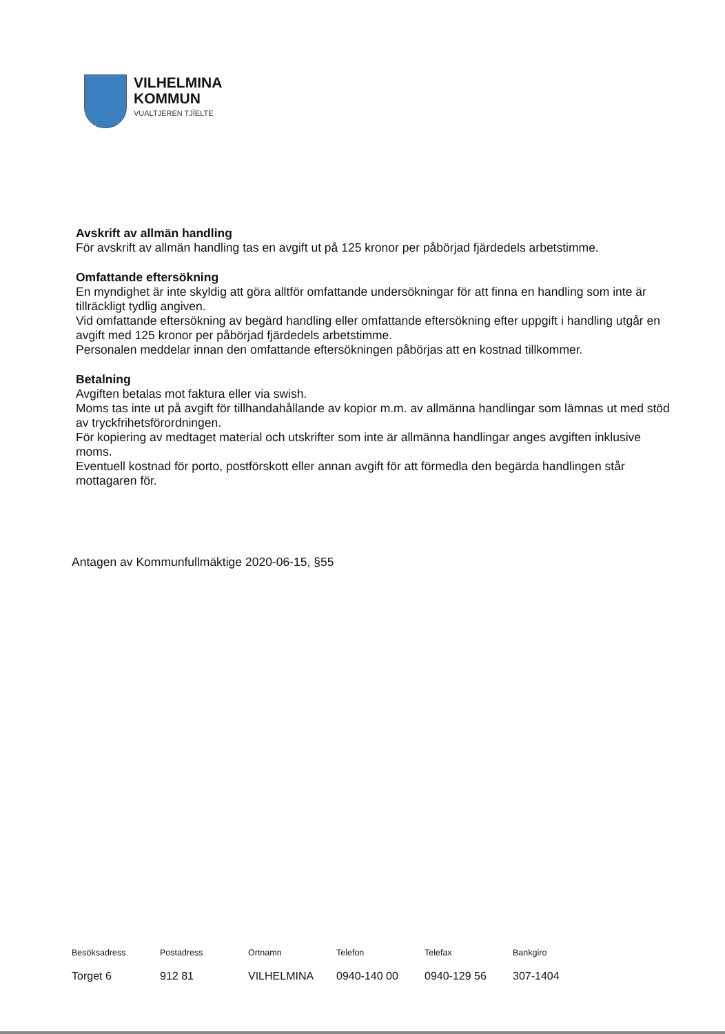VILHELMINA
KOMMUN
VUALTJEREN TJÏELTE
Avskrift av allmän handling
För avskrift av allmän handling tas en avgift ut på 125 kronor per påbörjad fjärdedels arbetstimme.
Omfattande eftersökning
En myndighet är inte skyldig att göra alltför omfattande undersökningar för att finna en handling som inte är tillräckligt tydlig angiven.
Vid omfattande eftersökning av begärd handling eller omfattande eftersökning efter uppgift i handling utgår en avgift med 125 kronor per påbörjad fjärdedels arbetstimme.
Personalen meddelar innan den omfattande eftersökningen påbörjas att en kostnad tillkommer.
Betalning
Avgiften betalas mot faktura eller via swish.
Moms tas inte ut på avgift för tillhandahållande av kopior m.m. av allmänna handlingar som lämnas ut med stöd av tryckfrihetsförordningen.
För kopiering av medtaget material och utskrifter som inte är allmänna handlingar anges avgiften inklusive moms.
Eventuell kostnad för porto, postförskott eller annan avgift för att förmedla den begärda handlingen står mottagaren för.
Antagen av Kommunfullmäktige 2020-06-15, §55
| Besöksadress | Postadress | Ortnamn | Telefon | Telefax | Bankgiro |
| --- | --- | --- | --- | --- | --- |
| Torget 6 | 912 81 | VILHELMINA | 0940-140 00 | 0940-129 56 | 307-1404 |